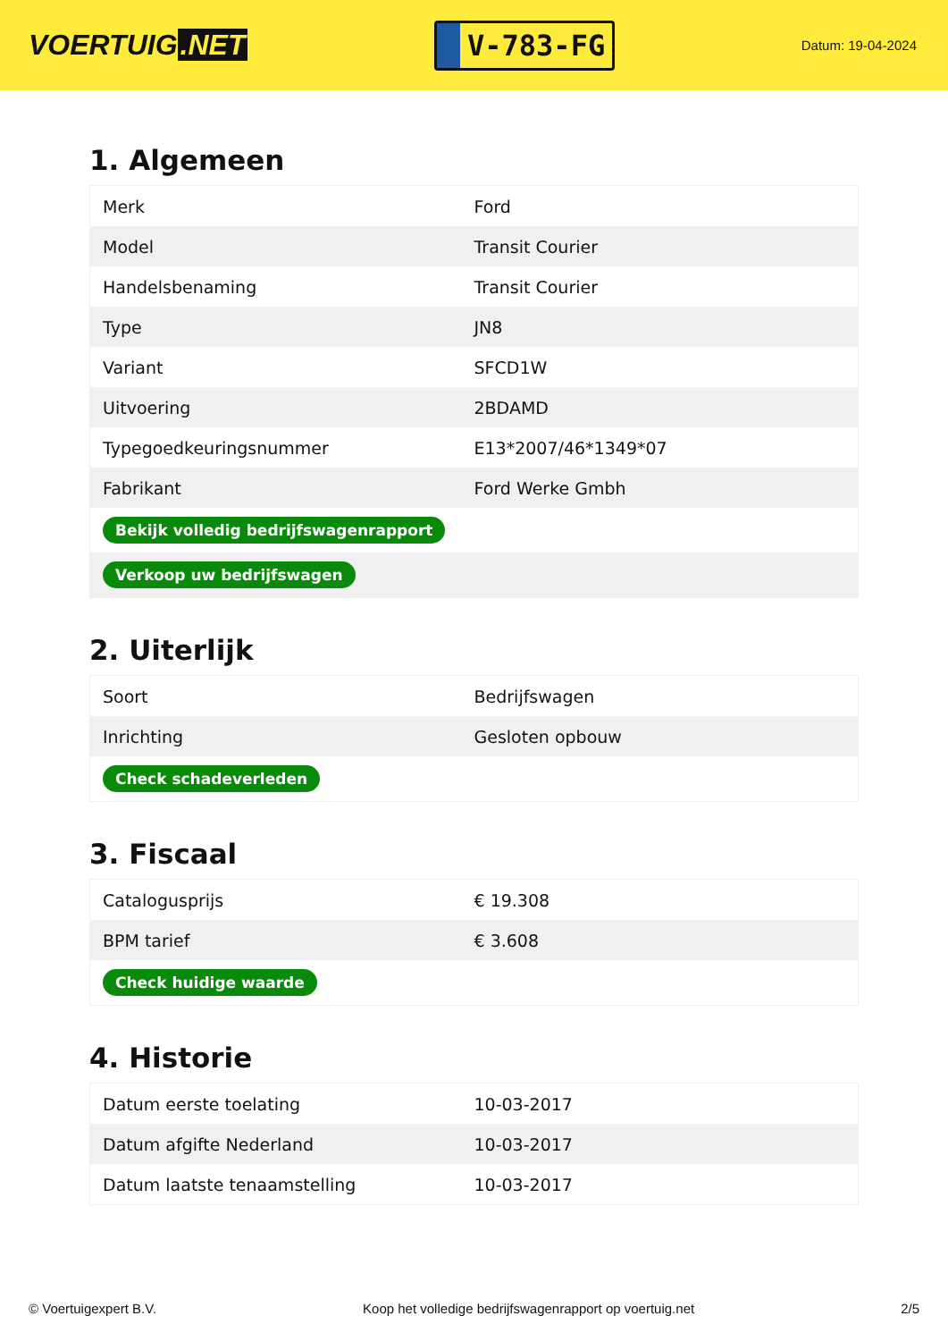VOERTUIG.NET
V-783-FG
Datum: 19-04-2024
1. Algemeen
| Merk | Ford |
| Model | Transit Courier |
| Handelsbenaming | Transit Courier |
| Type | JN8 |
| Variant | SFCD1W |
| Uitvoering | 2BDAMD |
| Typegoedkeuringsnummer | E13*2007/46*1349*07 |
| Fabrikant | Ford Werke Gmbh |
| Bekijk volledig bedrijfswagenrapport | |
| Verkoop uw bedrijfswagen | |
2. Uiterlijk
| Soort | Bedrijfswagen |
| Inrichting | Gesloten opbouw |
| Check schadeverleden | |
3. Fiscaal
| Catalogusprijs | € 19.308 |
| BPM tarief | € 3.608 |
| Check huidige waarde | |
4. Historie
| Datum eerste toelating | 10-03-2017 |
| Datum afgifte Nederland | 10-03-2017 |
| Datum laatste tenaamstelling | 10-03-2017 |
© Voertuigexpert B.V. Koop het volledige bedrijfswagenrapport op voertuig.net 2/5